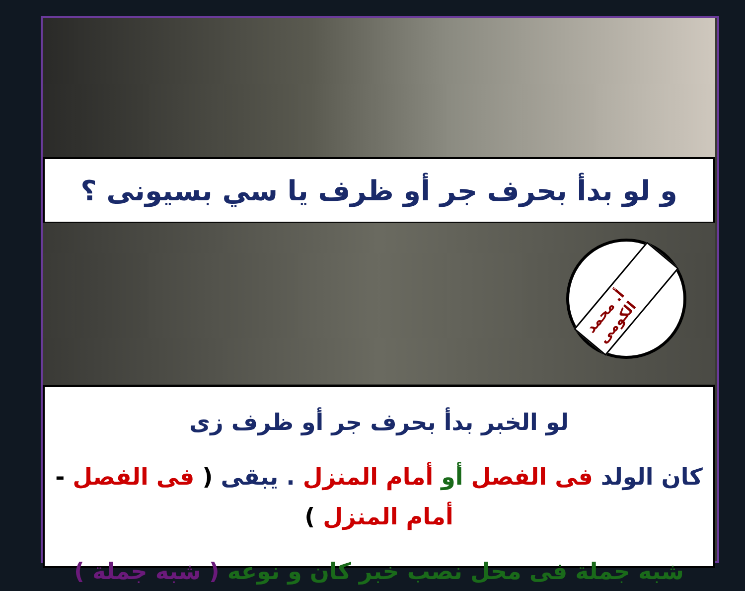و لو بدأ بحرف جر أو ظرف يا سي بسيونى ؟
أ. محمد الكومى
لو الخبر بدأ بحرف جر أو ظرف زى
كان الولد فى الفصل أو أمام المنزل . يبقى ( فى الفصل - أمام المنزل )
شبه جملة فى محل نصب خبر كان و نوعه ( شبه جملة )